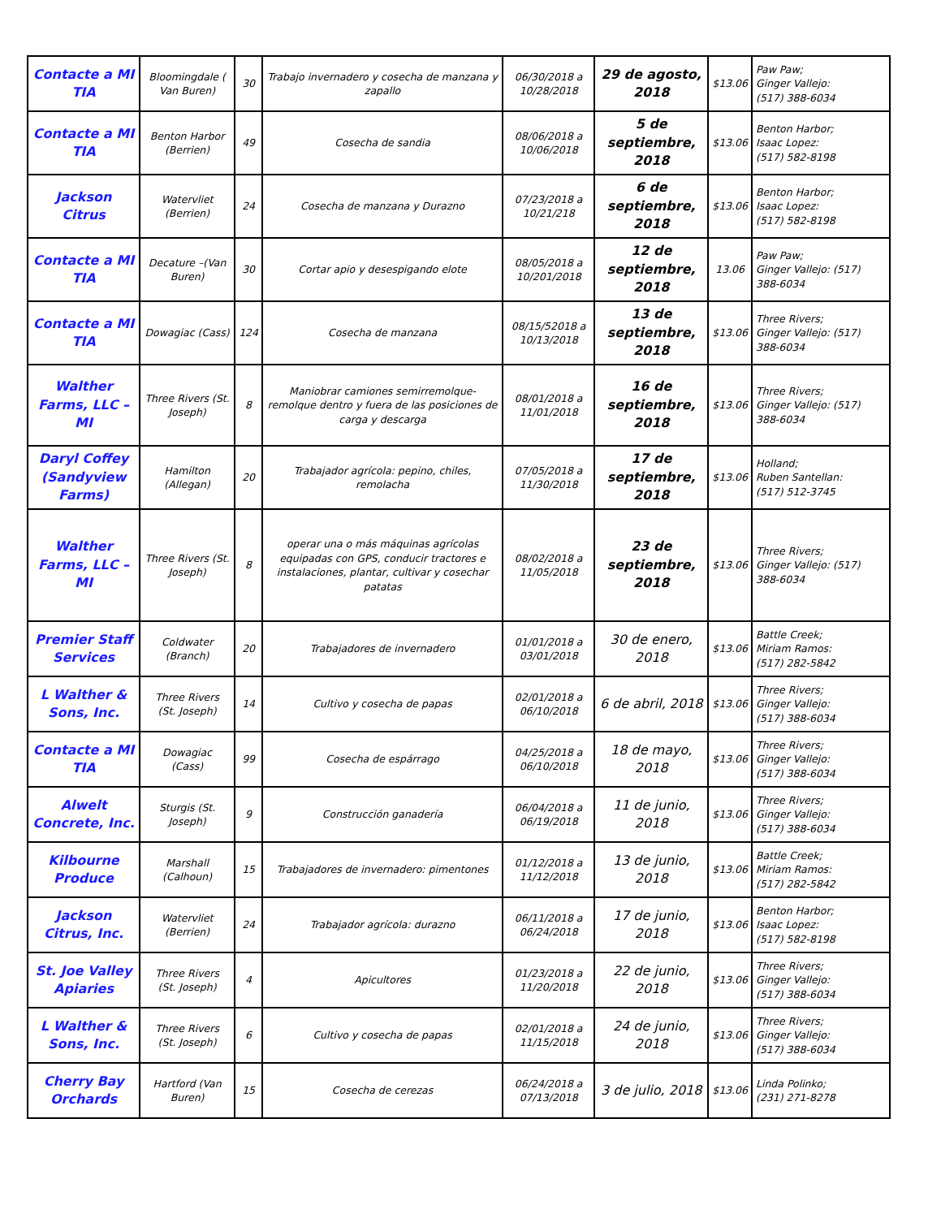| Contacte a MI TIA | Bloomingdale ( Van Buren) | 30 | Trabajo invernadero y cosecha de manzana y zapallo | 06/30/2018 a 10/28/2018 | 29 de agosto, 2018 | $13.06 | Paw Paw; Ginger Vallejo: (517) 388-6034 |
| Contacte a MI TIA | Benton Harbor (Berrien) | 49 | Cosecha de sandia | 08/06/2018 a 10/06/2018 | 5 de septiembre, 2018 | $13.06 | Benton Harbor; Isaac Lopez: (517) 582-8198 |
| Jackson Citrus | Watervliet (Berrien) | 24 | Cosecha de manzana y Durazno | 07/23/2018 a 10/21/218 | 6 de septiembre, 2018 | $13.06 | Benton Harbor; Isaac Lopez: (517) 582-8198 |
| Contacte a MI TIA | Decature –(Van Buren) | 30 | Cortar apio y desespigando elote | 08/05/2018 a 10/201/2018 | 12 de septiembre, 2018 | 13.06 | Paw Paw; Ginger Vallejo: (517) 388-6034 |
| Contacte a MI TIA | Dowagiac (Cass) | 124 | Cosecha de manzana | 08/15/52018 a 10/13/2018 | 13 de septiembre, 2018 | $13.06 | Three Rivers; Ginger Vallejo: (517) 388-6034 |
| Walther Farms, LLC – MI | Three Rivers (St. Joseph) | 8 | Maniobrar camiones semirremolque-remolque dentro y fuera de las posiciones de carga y descarga | 08/01/2018 a 11/01/2018 | 16 de septiembre, 2018 | $13.06 | Three Rivers; Ginger Vallejo: (517) 388-6034 |
| Daryl Coffey (Sandyview Farms) | Hamilton (Allegan) | 20 | Trabajador agrícola: pepino, chiles, remolacha | 07/05/2018 a 11/30/2018 | 17 de septiembre, 2018 | $13.06 | Holland; Ruben Santellan: (517) 512-3745 |
| Walther Farms, LLC – MI | Three Rivers (St. Joseph) | 8 | operar una o más máquinas agrícolas equipadas con GPS, conducir tractores e instalaciones, plantar, cultivar y cosechar patatas | 08/02/2018 a 11/05/2018 | 23 de septiembre, 2018 | $13.06 | Three Rivers; Ginger Vallejo: (517) 388-6034 |
| Premier Staff Services | Coldwater (Branch) | 20 | Trabajadores de invernadero | 01/01/2018 a 03/01/2018 | 30 de enero, 2018 | $13.06 | Battle Creek; Miriam Ramos: (517) 282-5842 |
| L Walther & Sons, Inc. | Three Rivers (St. Joseph) | 14 | Cultivo y cosecha de papas | 02/01/2018 a 06/10/2018 | 6 de abril, 2018 | $13.06 | Three Rivers; Ginger Vallejo: (517) 388-6034 |
| Contacte a MI TIA | Dowagiac (Cass) | 99 | Cosecha de espárrago | 04/25/2018 a 06/10/2018 | 18 de mayo, 2018 | $13.06 | Three Rivers; Ginger Vallejo: (517) 388-6034 |
| Alwelt Concrete, Inc. | Sturgis (St. Joseph) | 9 | Construcción ganadería | 06/04/2018 a 06/19/2018 | 11 de junio, 2018 | $13.06 | Three Rivers; Ginger Vallejo: (517) 388-6034 |
| Kilbourne Produce | Marshall (Calhoun) | 15 | Trabajadores de invernadero: pimentones | 01/12/2018 a 11/12/2018 | 13 de junio, 2018 | $13.06 | Battle Creek; Miriam Ramos: (517) 282-5842 |
| Jackson Citrus, Inc. | Watervliet (Berrien) | 24 | Trabajador agrícola: durazno | 06/11/2018 a 06/24/2018 | 17 de junio, 2018 | $13.06 | Benton Harbor; Isaac Lopez: (517) 582-8198 |
| St. Joe Valley Apiaries | Three Rivers (St. Joseph) | 4 | Apicultores | 01/23/2018 a 11/20/2018 | 22 de junio, 2018 | $13.06 | Three Rivers; Ginger Vallejo: (517) 388-6034 |
| L Walther & Sons, Inc. | Three Rivers (St. Joseph) | 6 | Cultivo y cosecha de papas | 02/01/2018 a 11/15/2018 | 24 de junio, 2018 | $13.06 | Three Rivers; Ginger Vallejo: (517) 388-6034 |
| Cherry Bay Orchards | Hartford (Van Buren) | 15 | Cosecha de cerezas | 06/24/2018 a 07/13/2018 | 3 de julio, 2018 | $13.06 | Linda Polinko; (231) 271-8278 |